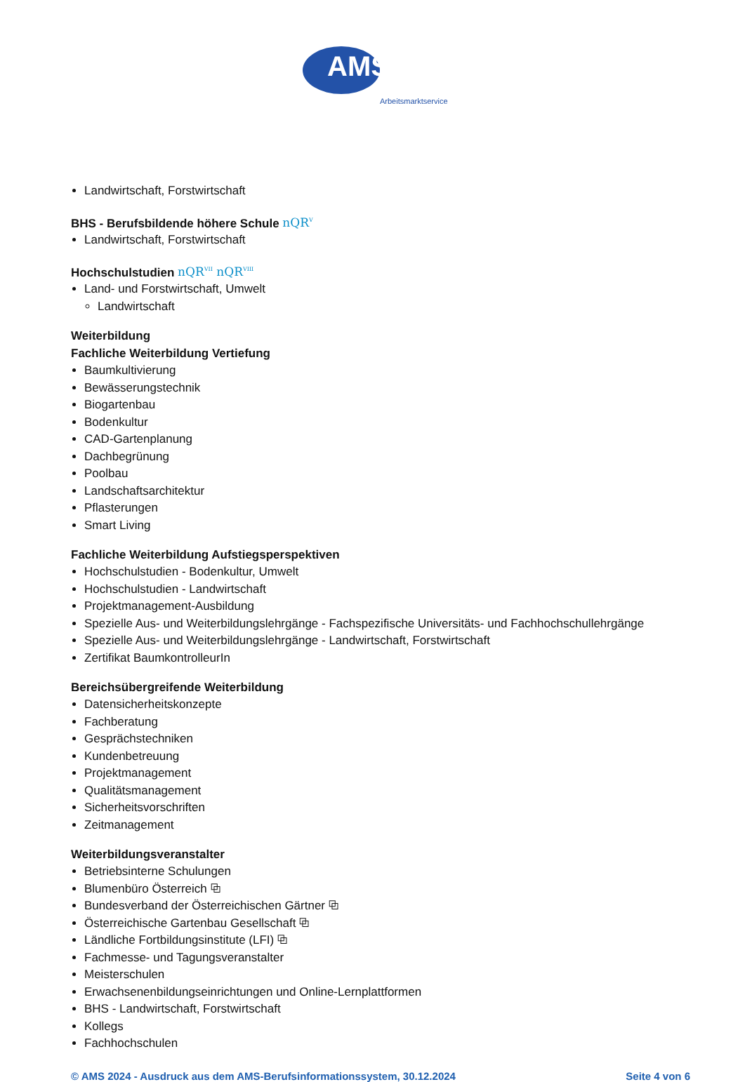AMS
Arbeitsmarktservice
Landwirtschaft, Forstwirtschaft
BHS - Berufsbildende höhere Schule nQR<sup>V</sup>
Landwirtschaft, Forstwirtschaft
Hochschulstudien nQR<sup>VII</sup> nQR<sup>VIII</sup>
Land- und Forstwirtschaft, Umwelt
Landwirtschaft
Weiterbildung
Fachliche Weiterbildung Vertiefung
Baumkultivierung
Bewässerungstechnik
Biogartenbau
Bodenkultur
CAD-Gartenplanung
Dachbegrünung
Poolbau
Landschaftsarchitektur
Pflasterungen
Smart Living
Fachliche Weiterbildung Aufstiegsperspektiven
Hochschulstudien - Bodenkultur, Umwelt
Hochschulstudien - Landwirtschaft
Projektmanagement-Ausbildung
Spezielle Aus- und Weiterbildungslehrgänge - Fachspezifische Universitäts- und Fachhochschullehrgänge
Spezielle Aus- und Weiterbildungslehrgänge - Landwirtschaft, Forstwirtschaft
Zertifikat BaumkontrolleurIn
Bereichsübergreifende Weiterbildung
Datensicherheitskonzepte
Fachberatung
Gesprächstechniken
Kundenbetreuung
Projektmanagement
Qualitätsmanagement
Sicherheitsvorschriften
Zeitmanagement
Weiterbildungsveranstalter
Betriebsinterne Schulungen
Blumenbüro Österreich ⧉
Bundesverband der Österreichischen Gärtner ⧉
Österreichische Gartenbau Gesellschaft ⧉
Ländliche Fortbildungsinstitute (LFI) ⧉
Fachmesse- und Tagungsveranstalter
Meisterschulen
Erwachsenenbildungseinrichtungen und Online-Lernplattformen
BHS - Landwirtschaft, Forstwirtschaft
Kollegs
Fachhochschulen
© AMS 2024 - Ausdruck aus dem AMS-Berufsinformationssystem, 30.12.2024 Seite 4 von 6